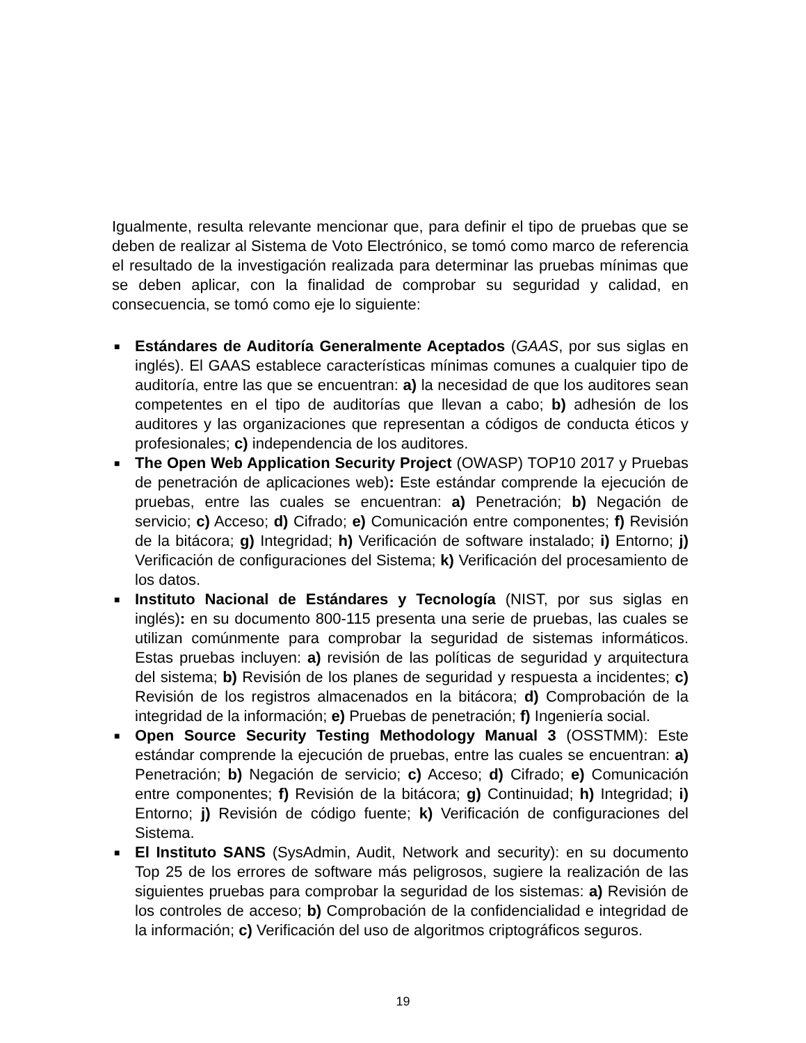Igualmente, resulta relevante mencionar que, para definir el tipo de pruebas que se deben de realizar al Sistema de Voto Electrónico, se tomó como marco de referencia el resultado de la investigación realizada para determinar las pruebas mínimas que se deben aplicar, con la finalidad de comprobar su seguridad y calidad, en consecuencia, se tomó como eje lo siguiente:
■ Estándares de Auditoría Generalmente Aceptados (GAAS, por sus siglas en inglés). El GAAS establece características mínimas comunes a cualquier tipo de auditoría, entre las que se encuentran: a) la necesidad de que los auditores sean competentes en el tipo de auditorías que llevan a cabo; b) adhesión de los auditores y las organizaciones que representan a códigos de conducta éticos y profesionales; c) independencia de los auditores.
■ The Open Web Application Security Project (OWASP) TOP10 2017 y Pruebas de penetración de aplicaciones web): Este estándar comprende la ejecución de pruebas, entre las cuales se encuentran: a) Penetración; b) Negación de servicio; c) Acceso; d) Cifrado; e) Comunicación entre componentes; f) Revisión de la bitácora; g) Integridad; h) Verificación de software instalado; i) Entorno; j) Verificación de configuraciones del Sistema; k) Verificación del procesamiento de los datos.
■ Instituto Nacional de Estándares y Tecnología (NIST, por sus siglas en inglés): en su documento 800-115 presenta una serie de pruebas, las cuales se utilizan comúnmente para comprobar la seguridad de sistemas informáticos. Estas pruebas incluyen: a) revisión de las políticas de seguridad y arquitectura del sistema; b) Revisión de los planes de seguridad y respuesta a incidentes; c) Revisión de los registros almacenados en la bitácora; d) Comprobación de la integridad de la información; e) Pruebas de penetración; f) Ingeniería social.
■ Open Source Security Testing Methodology Manual 3 (OSSTMM): Este estándar comprende la ejecución de pruebas, entre las cuales se encuentran: a) Penetración; b) Negación de servicio; c) Acceso; d) Cifrado; e) Comunicación entre componentes; f) Revisión de la bitácora; g) Continuidad; h) Integridad; i) Entorno; j) Revisión de código fuente; k) Verificación de configuraciones del Sistema.
■ El Instituto SANS (SysAdmin, Audit, Network and security): en su documento Top 25 de los errores de software más peligrosos, sugiere la realización de las siguientes pruebas para comprobar la seguridad de los sistemas: a) Revisión de los controles de acceso; b) Comprobación de la confidencialidad e integridad de la información; c) Verificación del uso de algoritmos criptográficos seguros.
19